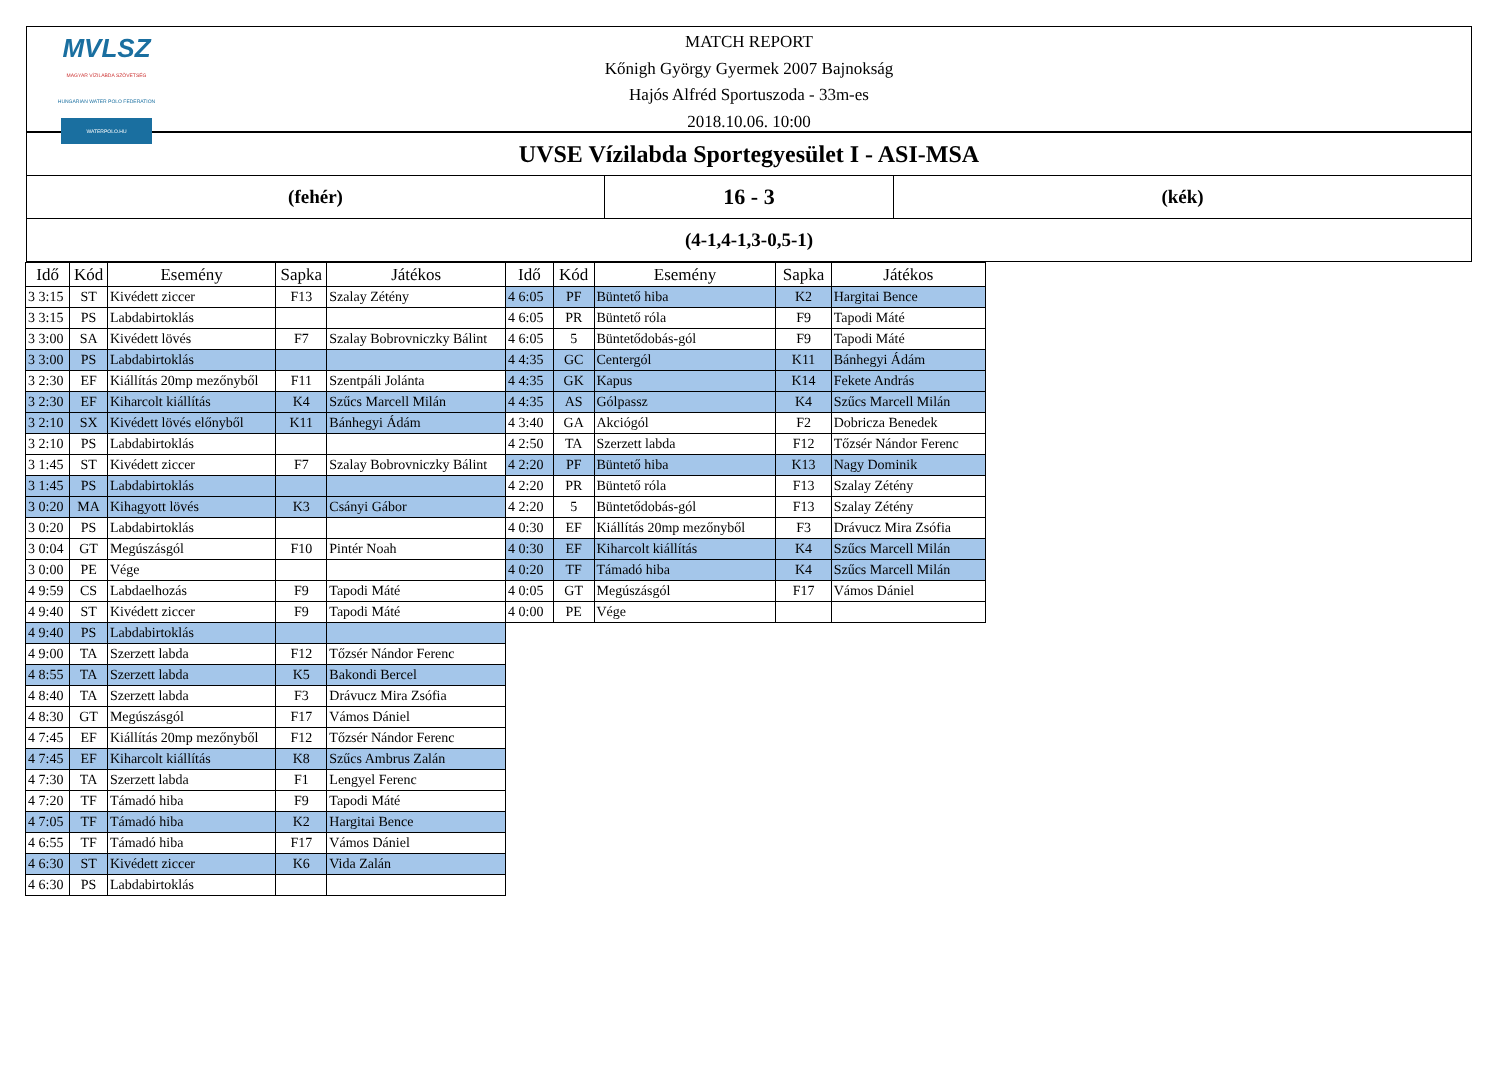MVLSZ
MAGYAR VÍZILABDA SZÖVETSÉG
HUNGARIAN WATER POLO FEDERATION
WATERPOLO.HU
MATCH REPORT
Kőnigh György Gyermek 2007 Bajnokság
Hajós Alfréd Sportuszoda - 33m-es
2018.10.06. 10:00
UVSE Vízilabda Sportegyesület I - ASI-MSA
(fehér)
16 - 3
(kék)
(4-1,4-1,3-0,5-1)
| Idő | Kód | Esemény | Sapka | Játékos |
| --- | --- | --- | --- | --- |
| 3 3:15 | ST | Kivédett ziccer | F13 | Szalay Zétény |
| 3 3:15 | PS | Labdabirtoklás | | |
| 3 3:00 | SA | Kivédett lövés | F7 | Szalay Bobrovniczky Bálint |
| 3 3:00 | PS | Labdabirtoklás | | |
| 3 2:30 | EF | Kiállítás 20mp mezőnyből | F11 | Szentpáli Jolánta |
| 3 2:30 | EF | Kiharcolt kiállítás | K4 | Szűcs Marcell Milán |
| 3 2:10 | SX | Kivédett lövés előnyből | K11 | Bánhegyi Ádám |
| 3 2:10 | PS | Labdabirtoklás | | |
| 3 1:45 | ST | Kivédett ziccer | F7 | Szalay Bobrovniczky Bálint |
| 3 1:45 | PS | Labdabirtoklás | | |
| 3 0:20 | MA | Kihagyott lövés | K3 | Csányi Gábor |
| 3 0:20 | PS | Labdabirtoklás | | |
| 3 0:04 | GT | Megúszásgól | F10 | Pintér Noah |
| 3 0:00 | PE | Vége | | |
| 4 9:59 | CS | Labdaelhozás | F9 | Tapodi Máté |
| 4 9:40 | ST | Kivédett ziccer | F9 | Tapodi Máté |
| 4 9:40 | PS | Labdabirtoklás | | |
| 4 9:00 | TA | Szerzett labda | F12 | Tőzsér Nándor Ferenc |
| 4 8:55 | TA | Szerzett labda | K5 | Bakondi Bercel |
| 4 8:40 | TA | Szerzett labda | F3 | Drávucz Mira Zsófia |
| 4 8:30 | GT | Megúszásgól | F17 | Vámos Dániel |
| 4 7:45 | EF | Kiállítás 20mp mezőnyből | F12 | Tőzsér Nándor Ferenc |
| 4 7:45 | EF | Kiharcolt kiállítás | K8 | Szűcs Ambrus Zalán |
| 4 7:30 | TA | Szerzett labda | F1 | Lengyel Ferenc |
| 4 7:20 | TF | Támadó hiba | F9 | Tapodi Máté |
| 4 7:05 | TF | Támadó hiba | K2 | Hargitai Bence |
| 4 6:55 | TF | Támadó hiba | F17 | Vámos Dániel |
| 4 6:30 | ST | Kivédett ziccer | K6 | Vida Zalán |
| 4 6:30 | PS | Labdabirtoklás | | |
| Idő | Kód | Esemény | Sapka | Játékos |
| --- | --- | --- | --- | --- |
| 4 6:05 | PF | Büntető hiba | K2 | Hargitai Bence |
| 4 6:05 | PR | Büntető róla | F9 | Tapodi Máté |
| 4 6:05 | 5 | Büntetődobás-gól | F9 | Tapodi Máté |
| 4 4:35 | GC | Centergól | K11 | Bánhegyi Ádám |
| 4 4:35 | GK | Kapus | K14 | Fekete András |
| 4 4:35 | AS | Gólpassz | K4 | Szűcs Marcell Milán |
| 4 3:40 | GA | Akciógól | F2 | Dobricza Benedek |
| 4 2:50 | TA | Szerzett labda | F12 | Tőzsér Nándor Ferenc |
| 4 2:20 | PF | Büntető hiba | K13 | Nagy Dominik |
| 4 2:20 | PR | Büntető róla | F13 | Szalay Zétény |
| 4 2:20 | 5 | Büntetődobás-gól | F13 | Szalay Zétény |
| 4 0:30 | EF | Kiállítás 20mp mezőnyből | F3 | Drávucz Mira Zsófia |
| 4 0:30 | EF | Kiharcolt kiállítás | K4 | Szűcs Marcell Milán |
| 4 0:20 | TF | Támadó hiba | K4 | Szűcs Marcell Milán |
| 4 0:05 | GT | Megúszásgól | F17 | Vámos Dániel |
| 4 0:00 | PE | Vége | | |